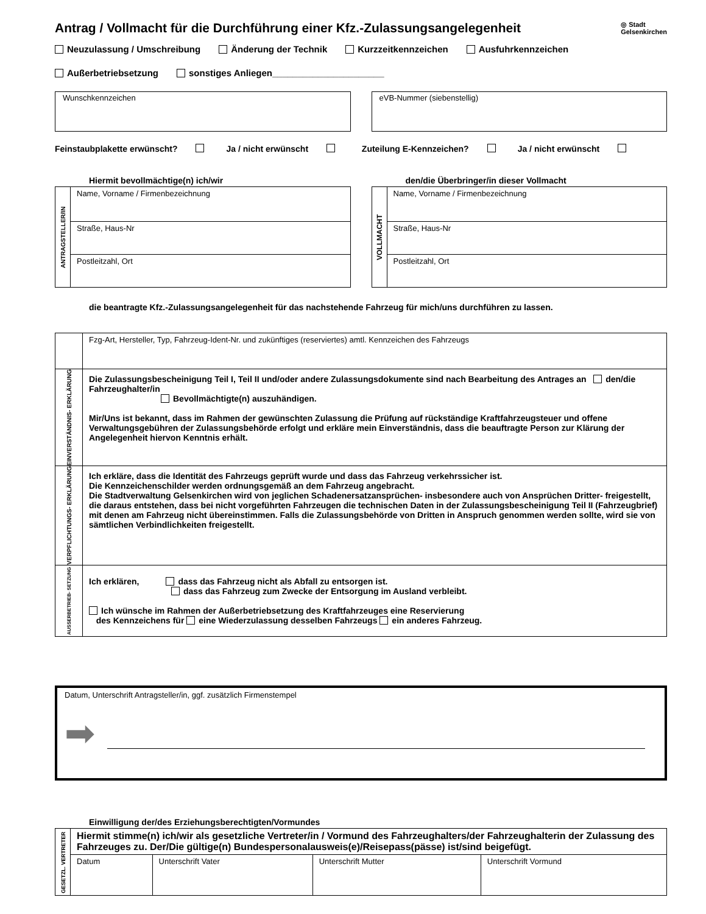Antrag / Vollmacht für die Durchführung einer Kfz.-Zulassungsangelegenheit ◎ Stadt
Gelsenkirchen
Neuzulassung / Umschreibung Änderung der Technik Kurzzeitkennzeichen Ausfuhrkennzeichen
Außerbetriebsetzung sonstiges Anliegen______________________
Wunschkennzeichen eVB-Nummer (siebenstellig)
Feinstaubplakette erwünscht? Ja / nicht erwünscht Zuteilung E-Kennzeichen? Ja / nicht erwünscht
Hiermit bevollmächtige(n) ich/wir
| ANTRAGSTELLER/IN | Name, Vorname / Firmenbezeichnung |
| | Straße, Haus-Nr |
| | Postleitzahl, Ort |
den/die Überbringer/in dieser Vollmacht
| VOLLMACHT | Name, Vorname / Firmenbezeichnung |
| | Straße, Haus-Nr |
| | Postleitzahl, Ort |
die beantragte Kfz.-Zulassungsangelegenheit für das nachstehende Fahrzeug für mich/uns durchführen zu lassen.
| | Fzg-Art, Hersteller, Typ, Fahrzeug-Ident-Nr. und zukünftiges (reserviertes) amtl. Kennzeichen des Fahrzeugs |
| EINVERSTÄNDNIS- ERKLÄRUNG | Die Zulassungsbescheinigung Teil I, Teil II und/oder andere Zulassungsdokumente sind nach Bearbeitung des Antrages an den/die Fahrzeughalter/in Bevollmächtigte(n) auszuhändigen. Mir/Uns ist bekannt, dass im Rahmen der gewünschten Zulassung die Prüfung auf rückständige Kraftfahrzeugsteuer und offene Verwaltungsgebühren der Zulassungsbehörde erfolgt und erkläre mein Einverständnis, dass die beauftragte Person zur Klärung der Angelegenheit hiervon Kenntnis erhält. |
| VERPFLICHTUNGS- ERKLÄRUNG | Ich erkläre, dass die Identität des Fahrzeugs geprüft wurde und dass das Fahrzeug verkehrssicher ist. Die Kennzeichenschilder werden ordnungsgemäß an dem Fahrzeug angebracht. Die Stadtverwaltung Gelsenkirchen wird von jeglichen Schadenersatzansprüchen- insbesondere auch von Ansprüchen Dritter- freigestellt, die daraus entstehen, dass bei nicht vorgeführten Fahrzeugen die technischen Daten in der Zulassungsbescheinigung Teil II (Fahrzeugbrief) mit denen am Fahrzeug nicht übereinstimmen. Falls die Zulassungsbehörde von Dritten in Anspruch genommen werden sollte, wird sie von sämtlichen Verbindlichkeiten freigestellt. |
| AUSSERBETRIEB- SETZUNG | Ich erklären, dass das Fahrzeug nicht als Abfall zu entsorgen ist. dass das Fahrzeug zum Zwecke der Entsorgung im Ausland verbleibt. Ich wünsche im Rahmen der Außerbetriebsetzung des Kraftfahrzeuges eine Reservierung des Kennzeichens für eine Wiederzulassung desselben Fahrzeugs ein anderes Fahrzeug. |
Datum, Unterschrift Antragsteller/in, ggf. zusätzlich Firmenstempel
➡
Einwilligung der/des Erziehungsberechtigten/Vormundes
| GESETZL. VERTRETER | Hiermit stimme(n) ich/wir als gesetzliche Vertreter/in / Vormund des Fahrzeughalters/der Fahrzeughalterin der Zulassung des Fahrzeuges zu. Der/Die gültige(n) Bundespersonalausweis(e)/Reisepass(pässe) ist/sind beigefügt. | | | |
| | Datum | Unterschrift Vater | Unterschrift Mutter | Unterschrift Vormund |